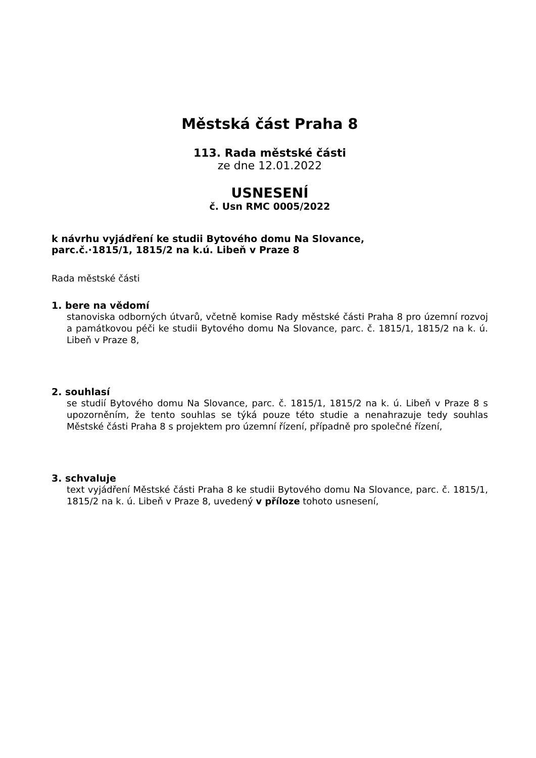Městská část Praha 8
113. Rada městské části
ze dne 12.01.2022
USNESENÍ
č. Usn RMC 0005/2022
k návrhu vyjádření ke studii Bytového domu Na Slovance,
parc.č.·1815/1, 1815/2 na k.ú. Libeň v Praze 8
Rada městské části
1. bere na vědomí
stanoviska odborných útvarů, včetně komise Rady městské části Praha 8 pro územní rozvoj a památkovou péči ke studii Bytového domu Na Slovance, parc. č. 1815/1, 1815/2 na k. ú. Libeň v Praze 8,
2. souhlasí
se studií Bytového domu Na Slovance, parc. č. 1815/1, 1815/2 na k. ú. Libeň v Praze 8 s upozorněním, že tento souhlas se týká pouze této studie a nenahrazuje tedy souhlas Městské části Praha 8 s projektem pro územní řízení, případně pro společné řízení,
3. schvaluje
text vyjádření Městské části Praha 8 ke studii Bytového domu Na Slovance, parc. č. 1815/1, 1815/2 na k. ú. Libeň v Praze 8, uvedený v příloze tohoto usnesení,